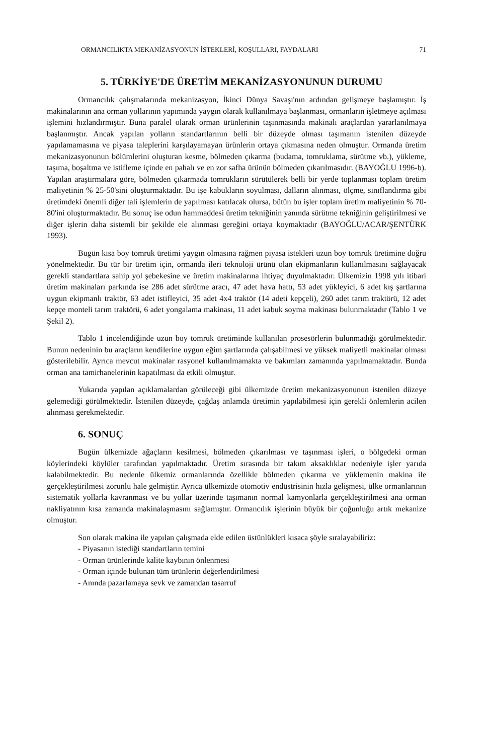ORMANCILIKTA MEKANİZASYONUN İSTEKLERİ, KOŞULLARI, FAYDALARI 71
5. TÜRKİYE'DE ÜRETİM MEKANİZASYONUNUN DURUMU
Ormancılık çalışmalarında mekanizasyon, İkinci Dünya Savaşı'nın ardından gelişmeye başlamıştır. İş makinalarının ana orman yollarının yapımında yaygın olarak kullanılmaya başlanması, ormanların işletmeye açılması işlemini hızlandırmıştır. Buna paralel olarak orman ürünlerinin taşınmasında makinalı araçlardan yararlanılmaya başlanmıştır. Ancak yapılan yolların standartlarının belli bir düzeyde olması taşımanın istenilen düzeyde yapılamamasına ve piyasa taleplerini karşılayamayan ürünlerin ortaya çıkmasına neden olmuştur. Ormanda üretim mekanizasyonunun bölümlerini oluşturan kesme, bölmeden çıkarma (budama, tomruklama, sürütme vb.), yükleme, taşıma, boşaltma ve istifleme içinde en pahalı ve en zor safha ürünün bölmeden çıkarılmasıdır. (BAYOĞLU 1996-b). Yapılan araştırmalara göre, bölmeden çıkarmada tomrukların sürütülerek belli bir yerde toplanması toplam üretim maliyetinin % 25-50'sini oluşturmaktadır. Bu işe kabukların soyulması, dalların alınması, ölçme, sınıflandırma gibi üretimdeki önemli diğer tali işlemlerin de yapılması katılacak olursa, bütün bu işler toplam üretim maliyetinin % 70-80'ini oluşturmaktadır. Bu sonuç ise odun hammaddesi üretim tekniğinin yanında sürütme tekniğinin geliştirilmesi ve diğer işlerin daha sistemli bir şekilde ele alınması gereğini ortaya koymaktadır (BAYOĞLU/ACAR/ŞENTÜRK 1993).
Bugün kısa boy tomruk üretimi yaygın olmasına rağmen piyasa istekleri uzun boy tomruk üretimine doğru yönelmektedir. Bu tür bir üretim için, ormanda ileri teknoloji ürünü olan ekipmanların kullanılmasını sağlayacak gerekli standartlara sahip yol şebekesine ve üretim makinalarına ihtiyaç duyulmaktadır. Ülkemizin 1998 yılı itibari üretim makinaları parkında ise 286 adet sürütme aracı, 47 adet hava hattı, 53 adet yükleyici, 6 adet kış şartlarına uygun ekipmanlı traktör, 63 adet istifleyici, 35 adet 4x4 traktör (14 adeti kepçeli), 260 adet tarım traktörü, 12 adet kepçe monteli tarım traktörü, 6 adet yongalama makinası, 11 adet kabuk soyma makinası bulunmaktadır (Tablo 1 ve Şekil 2).
Tablo 1 incelendiğinde uzun boy tomruk üretiminde kullanılan prosesörlerin bulunmadığı görülmektedir. Bunun nedeninin bu araçların kendilerine uygun eğim şartlarında çalışabilmesi ve yüksek maliyetli makinalar olması gösterilebilir. Ayrıca mevcut makinalar rasyonel kullanılmamakta ve bakımları zamanında yapılmamaktadır. Bunda orman ana tamirhanelerinin kapatılması da etkili olmuştur.
Yukarıda yapılan açıklamalardan görüleceği gibi ülkemizde üretim mekanizasyonunun istenilen düzeye gelemediği görülmektedir. İstenilen düzeyde, çağdaş anlamda üretimin yapılabilmesi için gerekli önlemlerin acilen alınması gerekmektedir.
6. SONUÇ
Bugün ülkemizde ağaçların kesilmesi, bölmeden çıkarılması ve taşınması işleri, o bölgedeki orman köylerindeki köylüler tarafından yapılmaktadır. Üretim sırasında bir takım aksaklıklar nedeniyle işler yarıda kalabilmektedir. Bu nedenle ülkemiz ormanlarında özellikle bölmeden çıkarma ve yüklemenin makina ile gerçekleştirilmesi zorunlu hale gelmiştir. Ayrıca ülkemizde otomotiv endüstrisinin hızla gelişmesi, ülke ormanlarının sistematik yollarla kavranması ve bu yollar üzerinde taşımanın normal kamyonlarla gerçekleştirilmesi ana orman nakliyatının kısa zamanda makinalaşmasını sağlamıştır. Ormancılık işlerinin büyük bir çoğunluğu artık mekanize olmuştur.
Son olarak makina ile yapılan çalışmada elde edilen üstünlükleri kısaca şöyle sıralayabiliriz:
- Piyasanın istediği standartların temini
- Orman ürünlerinde kalite kaybının önlenmesi
- Orman içinde bulunan tüm ürünlerin değerlendirilmesi
- Anında pazarlamaya sevk ve zamandan tasarruf